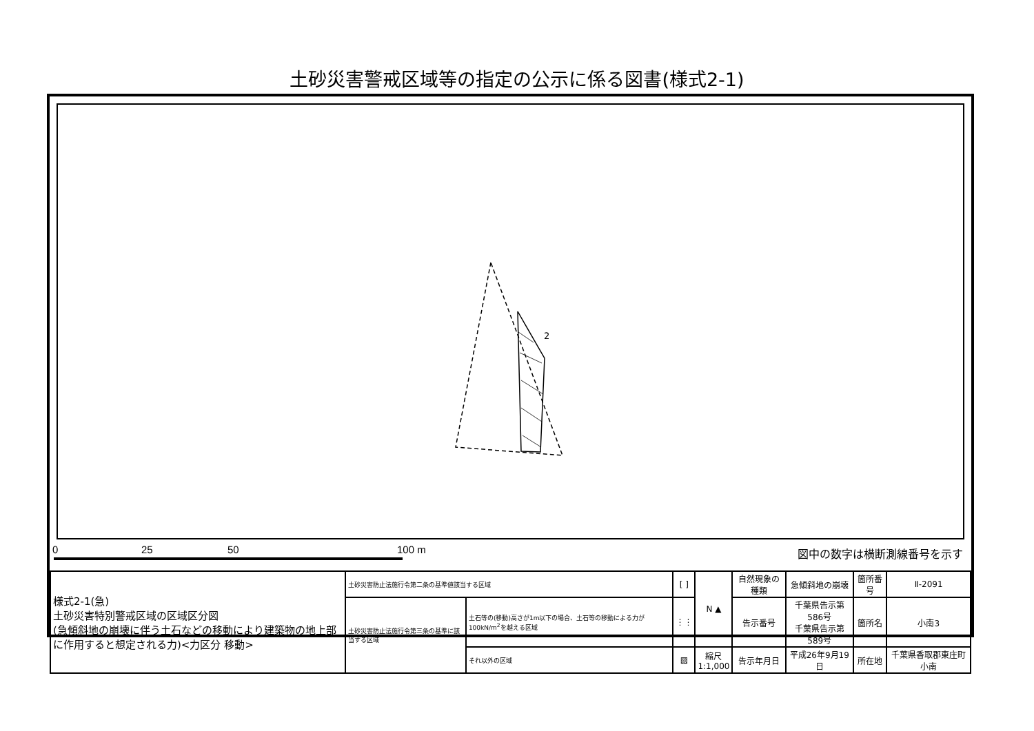土砂災害警戒区域等の指定の公示に係る図書(様式2-1)
2
0 25 50 100 m 図中の数字は横断測線番号を示す
| 様式2-1(急) 土砂災害特別警戒区域の区域区分図 (急傾斜地の崩壊に伴う土石などの移動により建築物の地上部に作用すると想定される力)<力区分 移動> | 土砂災害防止法施行令第二条の基準値該当する区域 | | [ ] | N ▲ | 自然現象の種類 | 急傾斜地の崩壊 | 箇所番号 | Ⅱ-2091 |
| | 土砂災害防止法施行令第三条の基準に該当する区域 | 土石等の(移動)高さが1m以下の場合、土石等の移動による力が100kN/m<sup>2</sup>を越える区域 | ⋮⋮ | | 告示番号 | 千葉県告示第586号 千葉県告示第589号 | 箇所名 | 小南3 |
| | | それ以外の区域 | ▨ | 縮尺 1:1,000 | 告示年月日 | 平成26年9月19日 | 所在地 | 千葉県香取郡東庄町小南 |